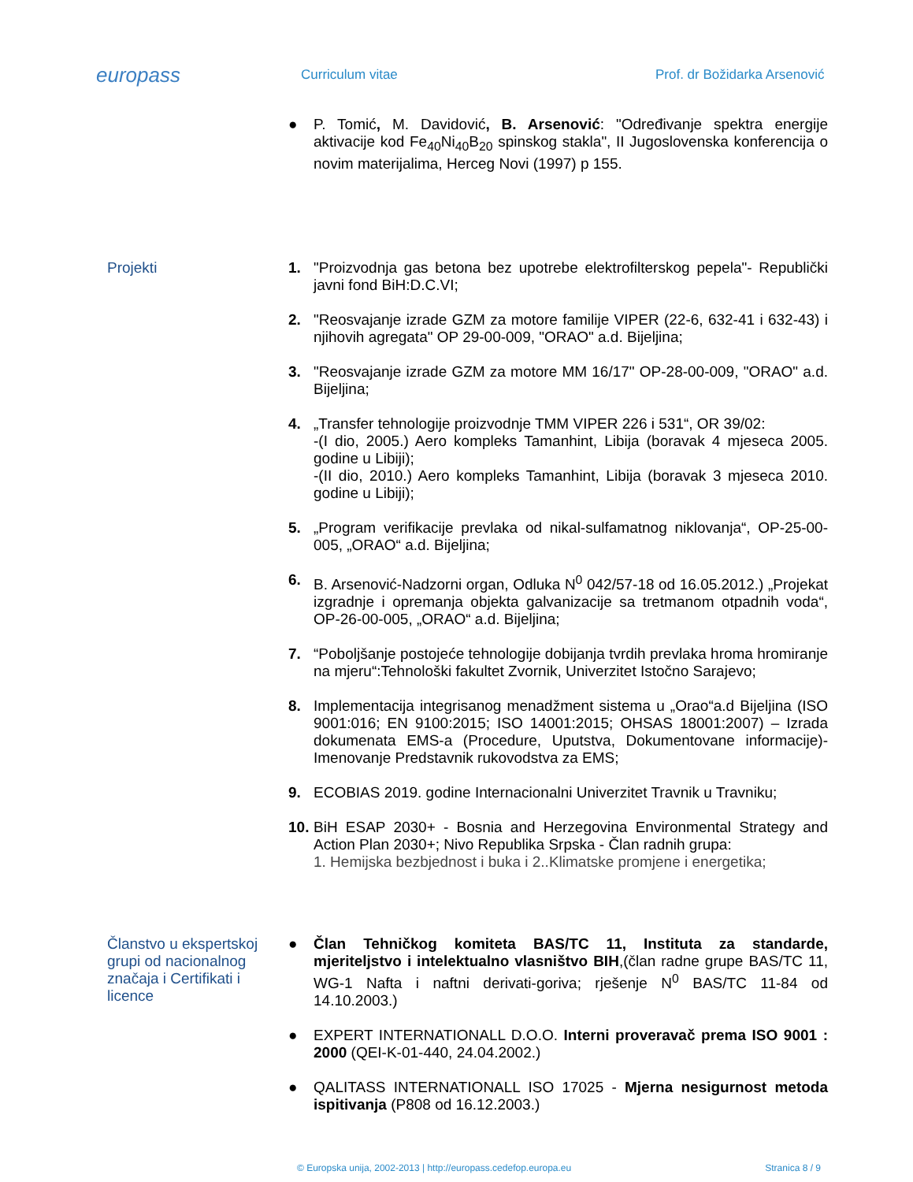europass
Curriculum vitae Prof. dr Božidarka Arsenović
● P. Tomić, M. Davidović, B. Arsenović: "Određivanje spektra energije aktivacije kod Fe<sub>40</sub>Ni<sub>40</sub>B<sub>20</sub> spinskog stakla", II Jugoslovenska konferencija o novim materijalima, Herceg Novi (1997) p 155.
Projekti 1. "Proizvodnja gas betona bez upotrebe elektrofilterskog pepela"- Republički javni fond BiH:D.C.VI;
2. "Reosvajanje izrade GZM za motore familije VIPER (22-6, 632-41 i 632-43) i njihovih agregata" OP 29-00-009, "ORAO" a.d. Bijeljina;
3. "Reosvajanje izrade GZM za motore MM 16/17" OP-28-00-009, "ORAO" a.d. Bijeljina;
4. „Transfer tehnologije proizvodnje TMM VIPER 226 i 531“, OR 39/02:
-(I dio, 2005.) Aero kompleks Tamanhint, Libija (boravak 4 mjeseca 2005. godine u Libiji);
-(II dio, 2010.) Aero kompleks Tamanhint, Libija (boravak 3 mjeseca 2010. godine u Libiji);
5. „Program verifikacije prevlaka od nikal-sulfamatnog niklovanja“, OP-25-00-005, „ORAO“ a.d. Bijeljina;
6. B. Arsenović-Nadzorni organ, Odluka N<sup>0</sup> 042/57-18 od 16.05.2012.) „Projekat izgradnje i opremanja objekta galvanizacije sa tretmanom otpadnih voda“, OP-26-00-005, „ORAO“ a.d. Bijeljina;
7. “Poboljšanje postojeće tehnologije dobijanja tvrdih prevlaka hroma hromiranje na mjeru“:Tehnološki fakultet Zvornik, Univerzitet Istočno Sarajevo;
8. Implementacija integrisanog menadžment sistema u „Orao“a.d Bijeljina (ISO 9001:016; EN 9100:2015; ISO 14001:2015; OHSAS 18001:2007) – Izrada dokumenata EMS-a (Procedure, Uputstva, Dokumentovane informacije)-Imenovanje Predstavnik rukovodstva za EMS;
9. ECOBIAS 2019. godine Internacionalni Univerzitet Travnik u Travniku;
10.
BiH ESAP 2030+ - Bosnia and Herzegovina Environmental Strategy and Action Plan 2030+; Nivo Republika Srpska - Član radnih grupa:
1. Hemijska bezbjednost i buka i 2..Klimatske promjene i energetika;
Članstvo u ekspertskoj grupi od nacionalnog značaja i Certifikati i licence
● Član Tehničkog komiteta BAS/TC 11, Instituta za standarde, mjeriteljstvo i intelektualno vlasništvo BIH,(član radne grupe BAS/TC 11, WG-1 Nafta i naftni derivati-goriva; rješenje N<sup>0</sup> BAS/TC 11-84 od 14.10.2003.)
● EXPERT INTERNATIONALL D.O.O. Interni proveravač prema ISO 9001 : 2000 (QEI-K-01-440, 24.04.2002.)
● QALITASS INTERNATIONALL ISO 17025 - Mjerna nesigurnost metoda ispitivanja (P808 od 16.12.2003.)
© Europska unija, 2002-2013 | http://europass.cedefop.europa.eu
Stranica 8 / 9